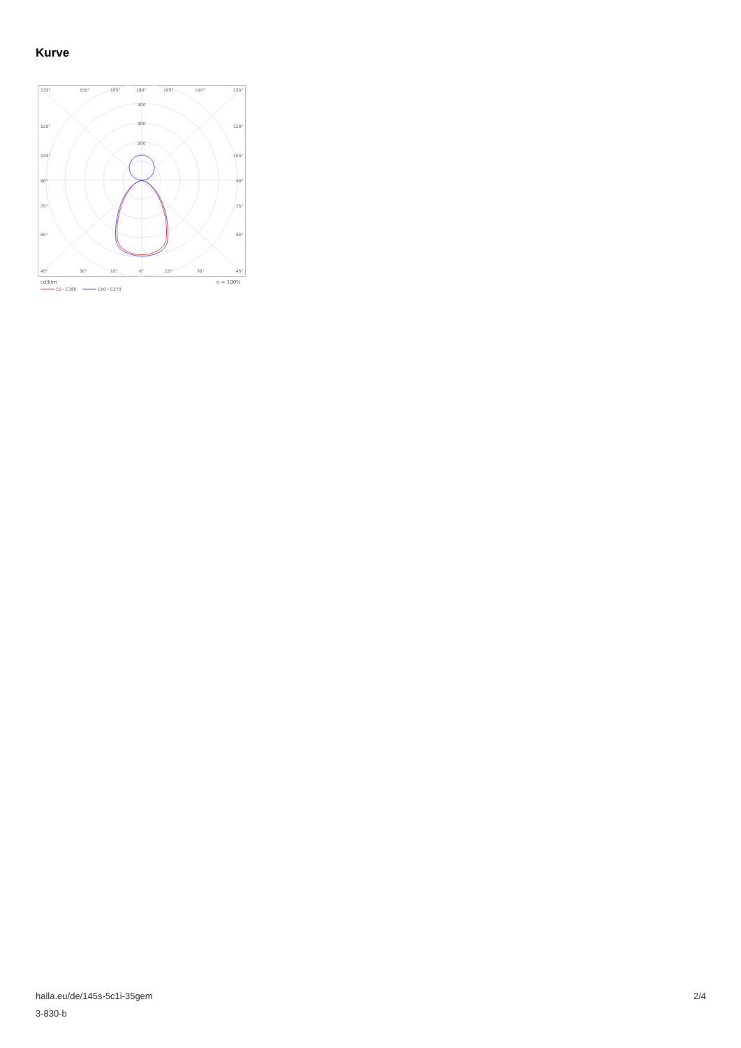Kurve
135°
150°
165°
180°
165°
150°
135°
400
300
200
120°
120°
105°
105°
90°
90°
75°
75°
60°
60°
45°
30°
15°
0°
15°
30°
45°
cd/klm
η = 100%
C0 - C180
C90 - C270
halla.eu/de/145s-5c1i-35gem
3-830-b
2/4